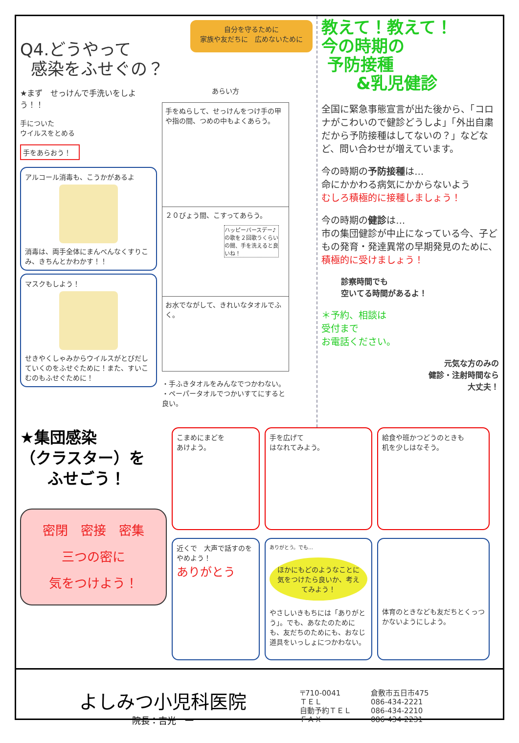Q4.どうやって
感染をふせぐの？
自分を守るために
家族や友だちに　広めないために
★まず　せっけんで手洗いをしよう！！
手についた
ウイルスをとめる
手をあらおう！
アルコール消毒も、こうかがあるよ
消毒は、両手全体にまんべんなくすりこみ、きちんとかわかす！！
マスクもしよう！
せきやくしゃみからウイルスがとびだしていくのをふせぐために！また、すいこむのもふせぐために！
あらい方
手をぬらして、せっけんをつけ手の甲や指の間、つめの中もよくあらう。
２０びょう間、こすってあらう。
ハッピーバースデー♪の歌を２回歌うくらいの間、手を洗えると良いね！
お水でながして、きれいなタオルでふく。
・手ふきタオルをみんなでつかわない。
・ペーパータオルでつかいすてにすると良い。
教えて！教えて！
今の時期の
予防接種
&乳児健診
全国に緊急事態宣言が出た後から、「コロナがこわいので健診どうしよ」「外出自粛だから予防接種はしてないの？」などなど、問い合わせが増えています。
今の時期の予防接種は…
命にかかわる病気にかからないよう
むしろ積極的に接種しましょう！
今の時期の健診は…
市の集団健診が中止になっている今、子どもの発育・発達異常の早期発見のために、積極的に受けましょう！
診察時間でも
空いてる時間があるよ！
＊予約、相談は
受付まで
お電話ください。
元気な方のみの
健診・注射時間なら
大丈夫！
★集団感染
（クラスター）を
ふせごう！
密閉　密接　密集
三つの密に
気をつけよう！
こまめにまどを
あけよう。
手を広げて
はなれてみよう。
給食や班かつどうのときも
机を少しはなそう。
近くで　大声で話すのをやめよう！
ありがとう
ありがとう。でも…
ほかにもどのようなことに気をつけたら良いか、考えてみよう！
やさしいきもちには「ありがとう」。でも、あなたのためにも、友だちのためにも、おなじ道具をいっしょにつかわない。
体育のときなども友だちとくっつかないようにしよう。
よしみつ小児科医院
院長：吉光　一
〒710-0041
ＴＥＬ
自動予約ＴＥＬ
ＦＡＸ
倉敷市五日市475
086-434-2221
086-434-2210
086-434-2231